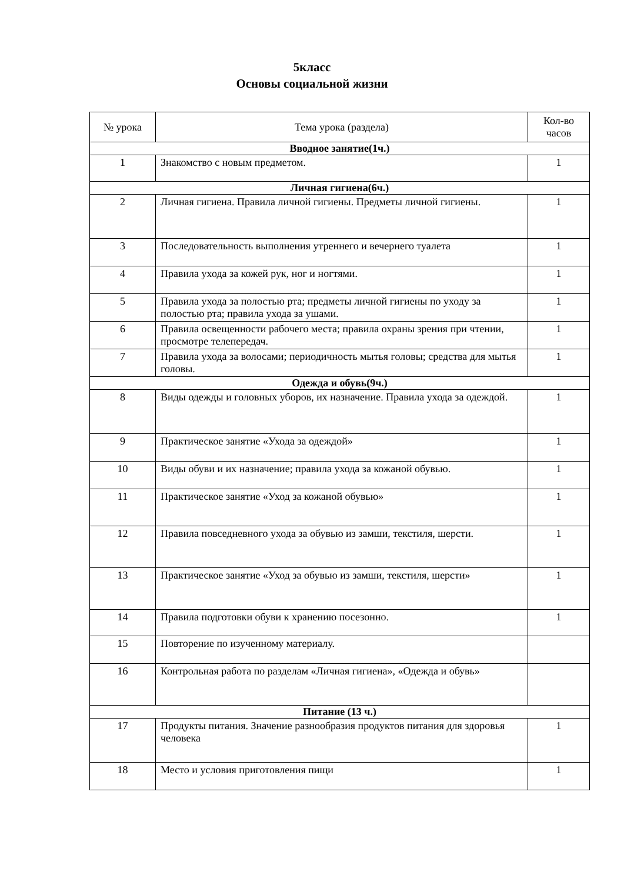5класс
Основы социальной жизни
| № урока | Тема урока (раздела) | Кол-во часов |
| --- | --- | --- |
| Вводное занятие(1ч.) | | |
| 1 | Знакомство с новым предметом. | 1 |
| Личная гигиена(6ч.) | | |
| 2 | Личная гигиена. Правила личной гигиены. Предметы личной гигиены. | 1 |
| 3 | Последовательность выполнения утреннего и вечернего туалета | 1 |
| 4 | Правила ухода за кожей рук, ног и ногтями. | 1 |
| 5 | Правила ухода за полостью рта; предметы личной гигиены по уходу за полостью рта; правила ухода за ушами. | 1 |
| 6 | Правила освещенности рабочего места; правила охраны зрения при чтении, просмотре телепередач. | 1 |
| 7 | Правила ухода за волосами; периодичность мытья головы; средства для мытья головы. | 1 |
| Одежда и обувь(9ч.) | | |
| 8 | Виды одежды и головных уборов, их назначение. Правила ухода за одеждой. | 1 |
| 9 | Практическое занятие «Ухода за одеждой» | 1 |
| 10 | Виды обуви и их назначение; правила ухода за кожаной обувью. | 1 |
| 11 | Практическое занятие «Уход за кожаной обувью» | 1 |
| 12 | Правила повседневного ухода за обувью из замши, текстиля, шерсти. | 1 |
| 13 | Практическое занятие «Уход за обувью из замши, текстиля, шерсти» | 1 |
| 14 | Правила подготовки обуви к хранению посезонно. | 1 |
| 15 | Повторение по изученному материалу. | |
| 16 | Контрольная работа по разделам «Личная гигиена», «Одежда и обувь» | |
| Питание (13 ч.) | | |
| 17 | Продукты питания. Значение разнообразия продуктов питания для здоровья человека | 1 |
| 18 | Место и условия приготовления пищи | 1 |